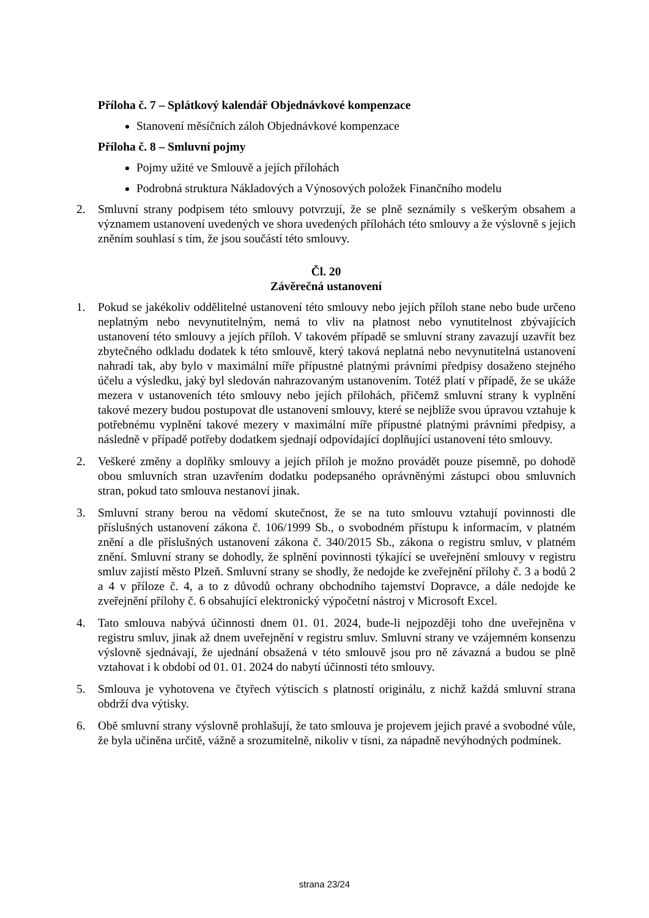Příloha č. 7 – Splátkový kalendář Objednávkové kompenzace
Stanovení měsíčních záloh Objednávkové kompenzace
Příloha č. 8 – Smluvní pojmy
Pojmy užité ve Smlouvě a jejích přílohách
Podrobná struktura Nákladových a Výnosových položek Finančního modelu
2. Smluvní strany podpisem této smlouvy potvrzují, že se plně seznámily s veškerým obsahem a významem ustanovení uvedených ve shora uvedených přílohách této smlouvy a že výslovně s jejich zněním souhlasí s tím, že jsou součástí této smlouvy.
Čl. 20
Závěrečná ustanovení
1. Pokud se jakékoliv oddělitelné ustanovení této smlouvy nebo jejích příloh stane nebo bude určeno neplatným nebo nevynutitelným, nemá to vliv na platnost nebo vynutitelnost zbývajících ustanovení této smlouvy a jejích příloh. V takovém případě se smluvní strany zavazují uzavřít bez zbytečného odkladu dodatek k této smlouvě, který taková neplatná nebo nevynutitelná ustanovení nahradí tak, aby bylo v maximální míře přípustné platnými právními předpisy dosaženo stejného účelu a výsledku, jaký byl sledován nahrazovaným ustanovením. Totéž platí v případě, že se ukáže mezera v ustanoveních této smlouvy nebo jejích přílohách, přičemž smluvní strany k vyplnění takové mezery budou postupovat dle ustanovení smlouvy, které se nejblíže svou úpravou vztahuje k potřebnému vyplnění takové mezery v maximální míře přípustné platnými právními předpisy, a následně v případě potřeby dodatkem sjednají odpovídající doplňující ustanovení této smlouvy.
2. Veškeré změny a doplňky smlouvy a jejích příloh je možno provádět pouze písemně, po dohodě obou smluvních stran uzavřením dodatku podepsaného oprávněnými zástupci obou smluvních stran, pokud tato smlouva nestanoví jinak.
3. Smluvní strany berou na vědomí skutečnost, že se na tuto smlouvu vztahují povinnosti dle příslušných ustanovení zákona č. 106/1999 Sb., o svobodném přístupu k informacím, v platném znění a dle příslušných ustanovení zákona č. 340/2015 Sb., zákona o registru smluv, v platném znění. Smluvní strany se dohodly, že splnění povinnosti týkající se uveřejnění smlouvy v registru smluv zajistí město Plzeň. Smluvní strany se shodly, že nedojde ke zveřejnění přílohy č. 3 a bodů 2 a 4 v příloze č. 4, a to z důvodů ochrany obchodního tajemství Dopravce, a dále nedojde ke zveřejnění přílohy č. 6 obsahující elektronický výpočetní nástroj v Microsoft Excel.
4. Tato smlouva nabývá účinnosti dnem 01. 01. 2024, bude-li nejpozději toho dne uveřejněna v registru smluv, jinak až dnem uveřejnění v registru smluv. Smluvní strany ve vzájemném konsenzu výslovně sjednávají, že ujednání obsažená v této smlouvě jsou pro ně závazná a budou se plně vztahovat i k období od 01. 01. 2024 do nabytí účinnosti této smlouvy.
5. Smlouva je vyhotovena ve čtyřech výtiscích s platností originálu, z nichž každá smluvní strana obdrží dva výtisky.
6. Obě smluvní strany výslovně prohlašují, že tato smlouva je projevem jejich pravé a svobodné vůle, že byla učiněna určitě, vážně a srozumitelně, nikoliv v tísni, za nápadně nevýhodných podmínek.
strana 23/24